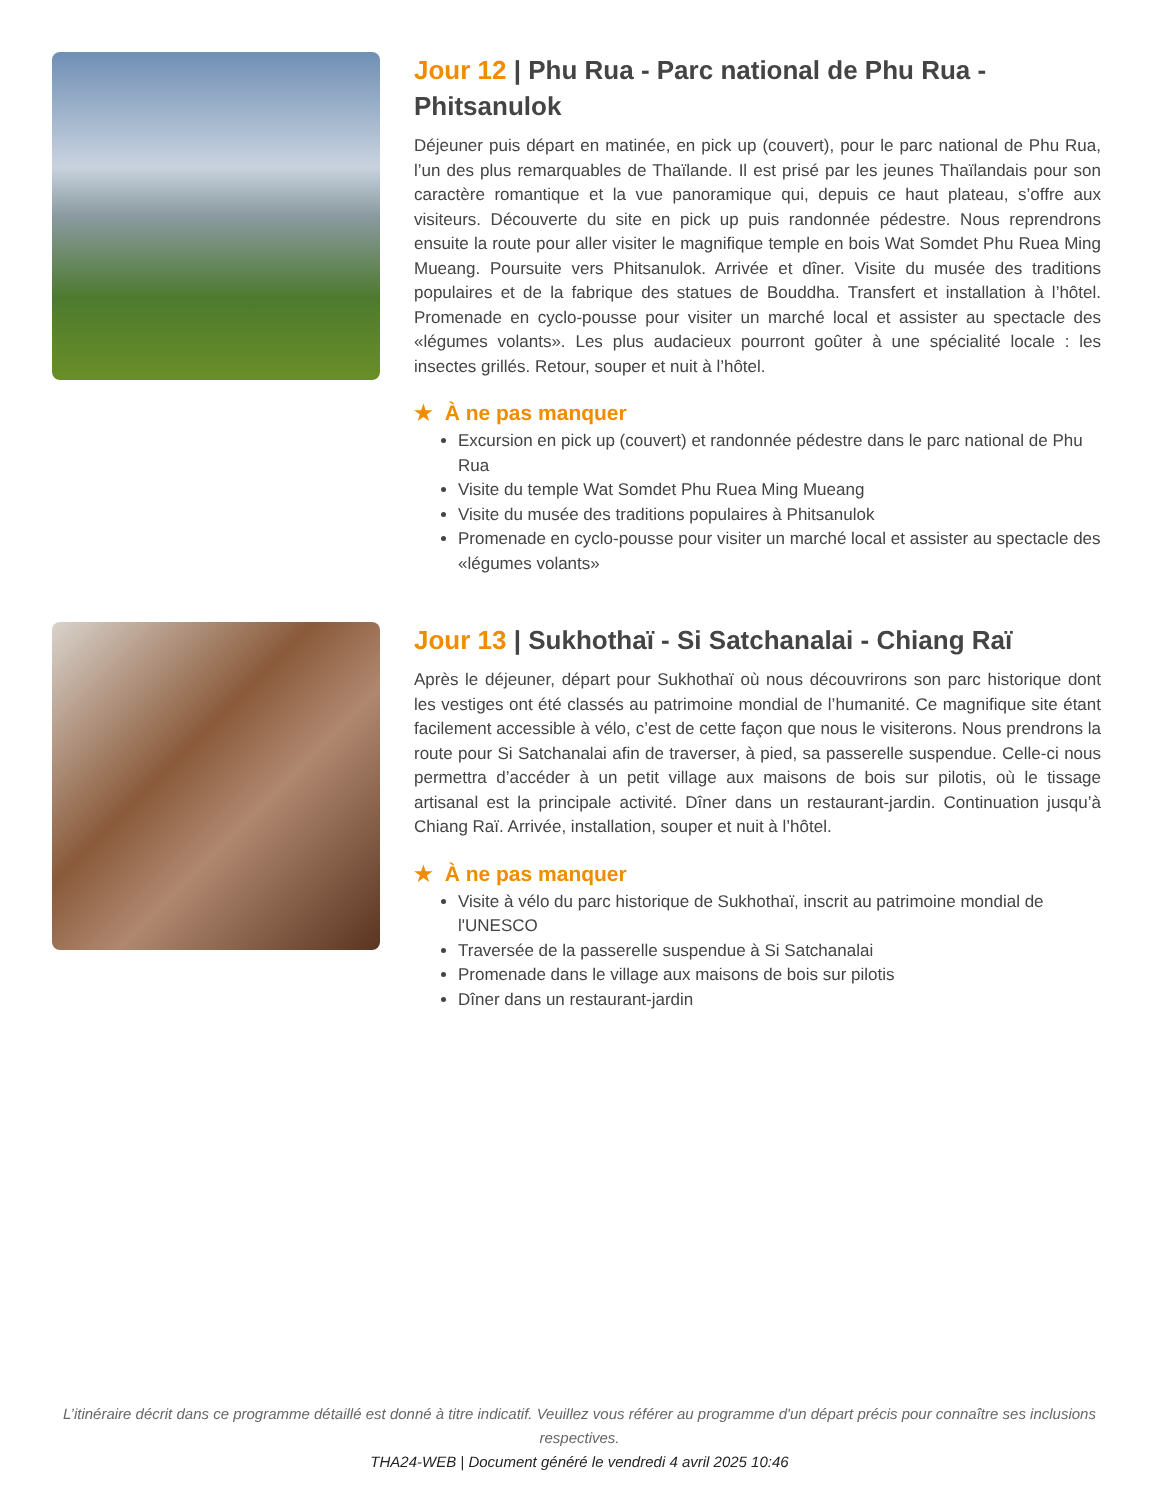Jour 12 | Phu Rua - Parc national de Phu Rua - Phitsanulok
Déjeuner puis départ en matinée, en pick up (couvert), pour le parc national de Phu Rua, l’un des plus remarquables de Thaïlande. Il est prisé par les jeunes Thaïlandais pour son caractère romantique et la vue panoramique qui, depuis ce haut plateau, s’offre aux visiteurs. Découverte du site en pick up puis randonnée pédestre. Nous reprendrons ensuite la route pour aller visiter le magnifique temple en bois Wat Somdet Phu Ruea Ming Mueang. Poursuite vers Phitsanulok. Arrivée et dîner. Visite du musée des traditions populaires et de la fabrique des statues de Bouddha. Transfert et installation à l’hôtel. Promenade en cyclo-pousse pour visiter un marché local et assister au spectacle des «légumes volants». Les plus audacieux pourront goûter à une spécialité locale : les insectes grillés. Retour, souper et nuit à l’hôtel.
★ À ne pas manquer
Excursion en pick up (couvert) et randonnée pédestre dans le parc national de Phu Rua
Visite du temple Wat Somdet Phu Ruea Ming Mueang
Visite du musée des traditions populaires à Phitsanulok
Promenade en cyclo-pousse pour visiter un marché local et assister au spectacle des «légumes volants»
Jour 13 | Sukhothaï - Si Satchanalai - Chiang Raï
Après le déjeuner, départ pour Sukhothaï où nous découvrirons son parc historique dont les vestiges ont été classés au patrimoine mondial de l’humanité. Ce magnifique site étant facilement accessible à vélo, c’est de cette façon que nous le visiterons. Nous prendrons la route pour Si Satchanalai afin de traverser, à pied, sa passerelle suspendue. Celle-ci nous permettra d’accéder à un petit village aux maisons de bois sur pilotis, où le tissage artisanal est la principale activité. Dîner dans un restaurant-jardin. Continuation jusqu’à Chiang Raï. Arrivée, installation, souper et nuit à l’hôtel.
★ À ne pas manquer
Visite à vélo du parc historique de Sukhothaï, inscrit au patrimoine mondial de l'UNESCO
Traversée de la passerelle suspendue à Si Satchanalai
Promenade dans le village aux maisons de bois sur pilotis
Dîner dans un restaurant-jardin
L’itinéraire décrit dans ce programme détaillé est donné à titre indicatif. Veuillez vous référer au programme d'un départ précis pour connaître ses inclusions respectives.
THA24-WEB | Document généré le vendredi 4 avril 2025 10:46